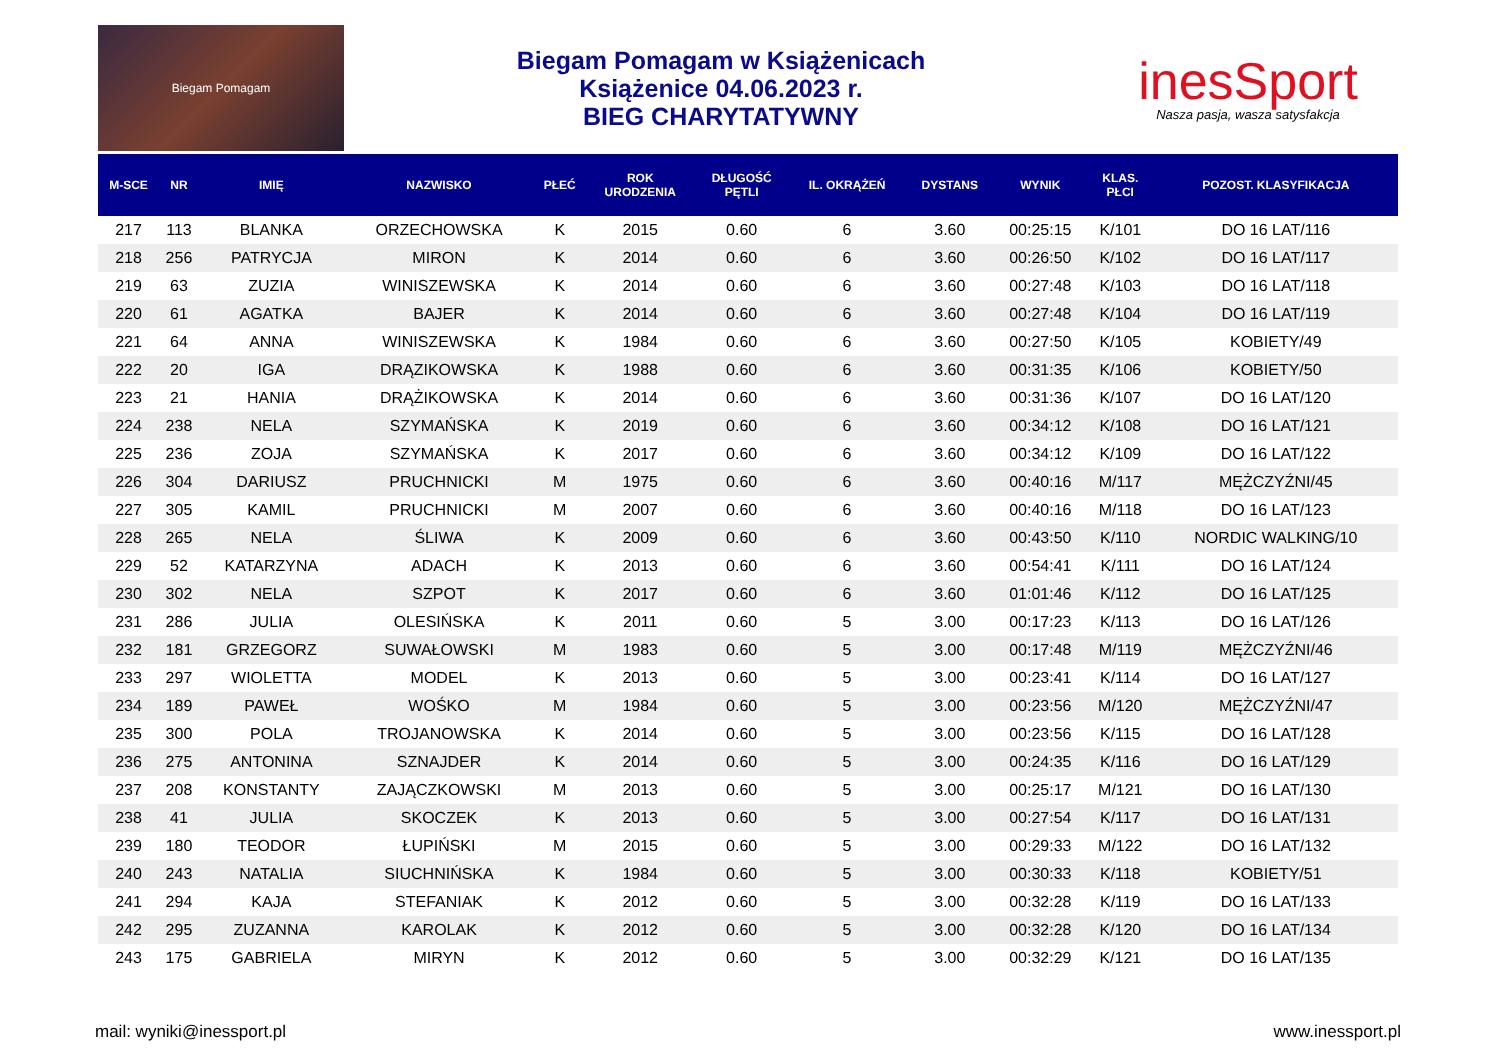Biegam Pomagam
Biegam Pomagam w Książenicach
Książenice 04.06.2023 r.
BIEG CHARYTATYWNY
inesSport
Nasza pasja, wasza satysfakcja
| M-SCE | NR | IMIĘ | NAZWISKO | PŁEĆ | ROK URODZENIA | DŁUGOŚĆ PĘTLI | IL. OKRĄŻEŃ | DYSTANS | WYNIK | KLAS. PŁCI | POZOST. KLASYFIKACJA |
| --- | --- | --- | --- | --- | --- | --- | --- | --- | --- | --- | --- |
| 217 | 113 | BLANKA | ORZECHOWSKA | K | 2015 | 0.60 | 6 | 3.60 | 00:25:15 | K/101 | DO 16 LAT/116 |
| 218 | 256 | PATRYCJA | MIRON | K | 2014 | 0.60 | 6 | 3.60 | 00:26:50 | K/102 | DO 16 LAT/117 |
| 219 | 63 | ZUZIA | WINISZEWSKA | K | 2014 | 0.60 | 6 | 3.60 | 00:27:48 | K/103 | DO 16 LAT/118 |
| 220 | 61 | AGATKA | BAJER | K | 2014 | 0.60 | 6 | 3.60 | 00:27:48 | K/104 | DO 16 LAT/119 |
| 221 | 64 | ANNA | WINISZEWSKA | K | 1984 | 0.60 | 6 | 3.60 | 00:27:50 | K/105 | KOBIETY/49 |
| 222 | 20 | IGA | DRĄZIKOWSKA | K | 1988 | 0.60 | 6 | 3.60 | 00:31:35 | K/106 | KOBIETY/50 |
| 223 | 21 | HANIA | DRĄŻIKOWSKA | K | 2014 | 0.60 | 6 | 3.60 | 00:31:36 | K/107 | DO 16 LAT/120 |
| 224 | 238 | NELA | SZYMAŃSKA | K | 2019 | 0.60 | 6 | 3.60 | 00:34:12 | K/108 | DO 16 LAT/121 |
| 225 | 236 | ZOJA | SZYMAŃSKA | K | 2017 | 0.60 | 6 | 3.60 | 00:34:12 | K/109 | DO 16 LAT/122 |
| 226 | 304 | DARIUSZ | PRUCHNICKI | M | 1975 | 0.60 | 6 | 3.60 | 00:40:16 | M/117 | MĘŻCZYŹNI/45 |
| 227 | 305 | KAMIL | PRUCHNICKI | M | 2007 | 0.60 | 6 | 3.60 | 00:40:16 | M/118 | DO 16 LAT/123 |
| 228 | 265 | NELA | ŚLIWA | K | 2009 | 0.60 | 6 | 3.60 | 00:43:50 | K/110 | NORDIC WALKING/10 |
| 229 | 52 | KATARZYNA | ADACH | K | 2013 | 0.60 | 6 | 3.60 | 00:54:41 | K/111 | DO 16 LAT/124 |
| 230 | 302 | NELA | SZPOT | K | 2017 | 0.60 | 6 | 3.60 | 01:01:46 | K/112 | DO 16 LAT/125 |
| 231 | 286 | JULIA | OLESIŃSKA | K | 2011 | 0.60 | 5 | 3.00 | 00:17:23 | K/113 | DO 16 LAT/126 |
| 232 | 181 | GRZEGORZ | SUWAŁOWSKI | M | 1983 | 0.60 | 5 | 3.00 | 00:17:48 | M/119 | MĘŻCZYŹNI/46 |
| 233 | 297 | WIOLETTA | MODEL | K | 2013 | 0.60 | 5 | 3.00 | 00:23:41 | K/114 | DO 16 LAT/127 |
| 234 | 189 | PAWEŁ | WOŚKO | M | 1984 | 0.60 | 5 | 3.00 | 00:23:56 | M/120 | MĘŻCZYŹNI/47 |
| 235 | 300 | POLA | TROJANOWSKA | K | 2014 | 0.60 | 5 | 3.00 | 00:23:56 | K/115 | DO 16 LAT/128 |
| 236 | 275 | ANTONINA | SZNAJDER | K | 2014 | 0.60 | 5 | 3.00 | 00:24:35 | K/116 | DO 16 LAT/129 |
| 237 | 208 | KONSTANTY | ZAJĄCZKOWSKI | M | 2013 | 0.60 | 5 | 3.00 | 00:25:17 | M/121 | DO 16 LAT/130 |
| 238 | 41 | JULIA | SKOCZEK | K | 2013 | 0.60 | 5 | 3.00 | 00:27:54 | K/117 | DO 16 LAT/131 |
| 239 | 180 | TEODOR | ŁUPIŃSKI | M | 2015 | 0.60 | 5 | 3.00 | 00:29:33 | M/122 | DO 16 LAT/132 |
| 240 | 243 | NATALIA | SIUCHNIŃSKA | K | 1984 | 0.60 | 5 | 3.00 | 00:30:33 | K/118 | KOBIETY/51 |
| 241 | 294 | KAJA | STEFANIAK | K | 2012 | 0.60 | 5 | 3.00 | 00:32:28 | K/119 | DO 16 LAT/133 |
| 242 | 295 | ZUZANNA | KAROLAK | K | 2012 | 0.60 | 5 | 3.00 | 00:32:28 | K/120 | DO 16 LAT/134 |
| 243 | 175 | GABRIELA | MIRYN | K | 2012 | 0.60 | 5 | 3.00 | 00:32:29 | K/121 | DO 16 LAT/135 |
mail: wyniki@inessport.pl www.inessport.pl